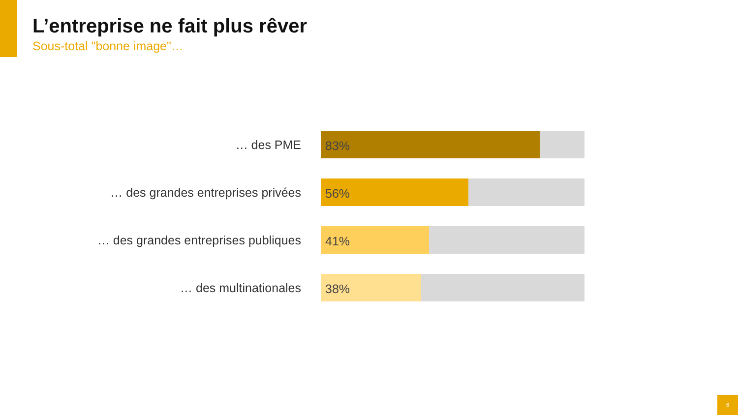L’entreprise ne fait plus rêver
Sous-total "bonne image"…
… des PME
83%
… des grandes entreprises privées
56%
… des grandes entreprises publiques
41%
… des multinationales
38%
6